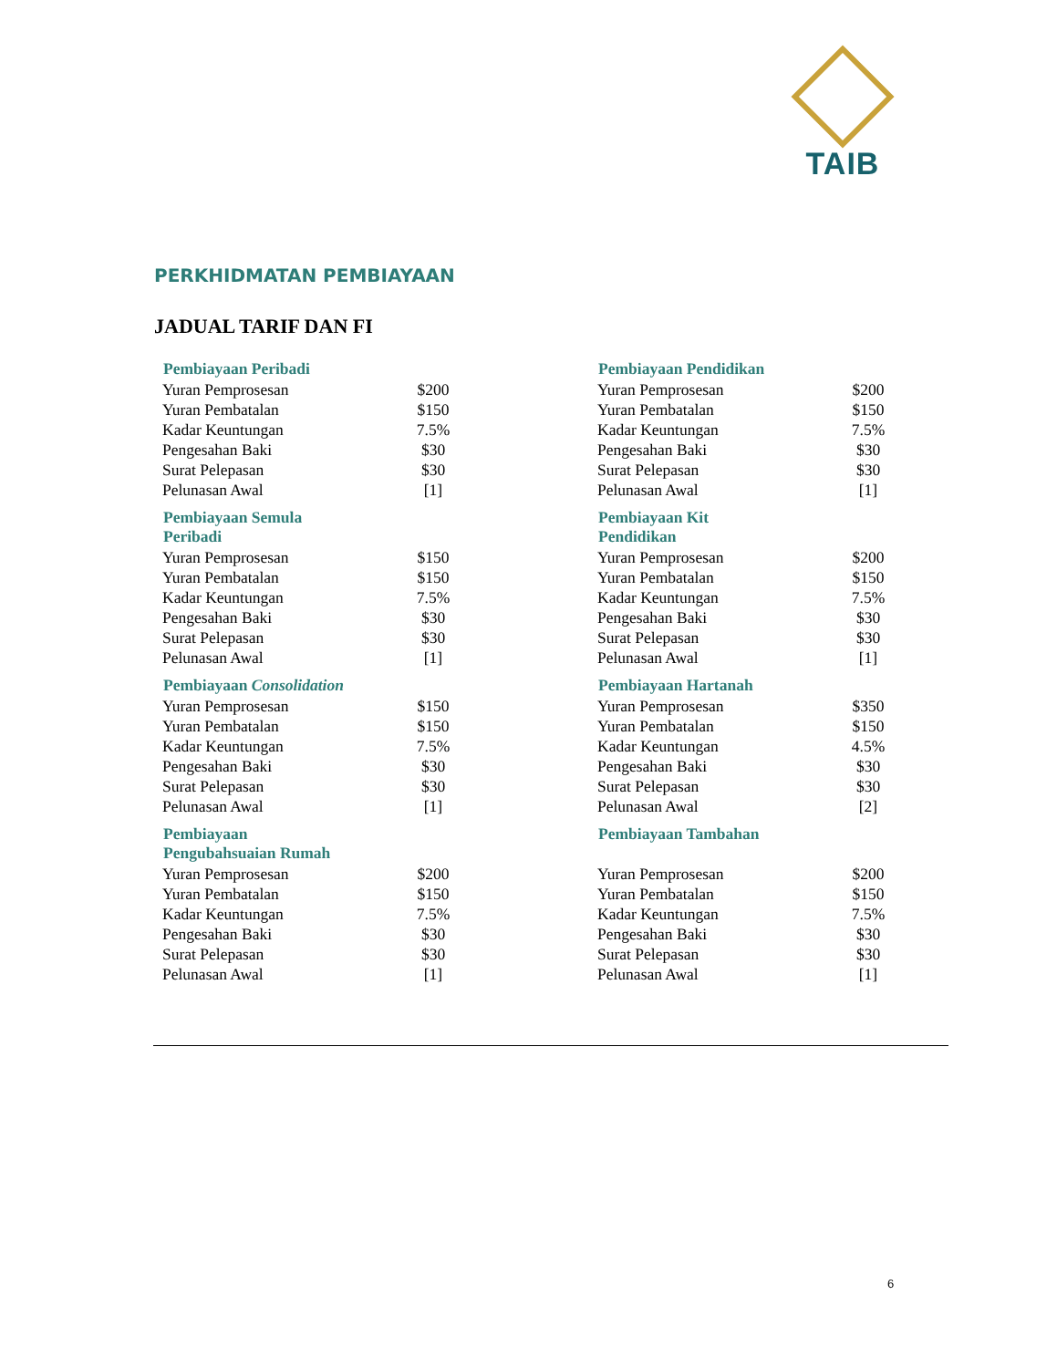TAIB
PERKHIDMATAN PEMBIAYAAN
JADUAL TARIF DAN FI
| Pembiayaan Peribadi | |
| --- | --- |
| Yuran Pemprosesan | $200 |
| Yuran Pembatalan | $150 |
| Kadar Keuntungan | 7.5% |
| Pengesahan Baki | $30 |
| Surat Pelepasan | $30 |
| Pelunasan Awal | [1] |
| Pembiayaan Semula Peribadi | |
| --- | --- |
| Yuran Pemprosesan | $150 |
| Yuran Pembatalan | $150 |
| Kadar Keuntungan | 7.5% |
| Pengesahan Baki | $30 |
| Surat Pelepasan | $30 |
| Pelunasan Awal | [1] |
| Pembiayaan Consolidation | |
| --- | --- |
| Yuran Pemprosesan | $150 |
| Yuran Pembatalan | $150 |
| Kadar Keuntungan | 7.5% |
| Pengesahan Baki | $30 |
| Surat Pelepasan | $30 |
| Pelunasan Awal | [1] |
| Pembiayaan Pengubahsuaian Rumah | |
| --- | --- |
| Yuran Pemprosesan | $200 |
| Yuran Pembatalan | $150 |
| Kadar Keuntungan | 7.5% |
| Pengesahan Baki | $30 |
| Surat Pelepasan | $30 |
| Pelunasan Awal | [1] |
| Pembiayaan Pendidikan | |
| --- | --- |
| Yuran Pemprosesan | $200 |
| Yuran Pembatalan | $150 |
| Kadar Keuntungan | 7.5% |
| Pengesahan Baki | $30 |
| Surat Pelepasan | $30 |
| Pelunasan Awal | [1] |
| Pembiayaan Kit Pendidikan | |
| --- | --- |
| Yuran Pemprosesan | $200 |
| Yuran Pembatalan | $150 |
| Kadar Keuntungan | 7.5% |
| Pengesahan Baki | $30 |
| Surat Pelepasan | $30 |
| Pelunasan Awal | [1] |
| Pembiayaan Hartanah | |
| --- | --- |
| Yuran Pemprosesan | $350 |
| Yuran Pembatalan | $150 |
| Kadar Keuntungan | 4.5% |
| Pengesahan Baki | $30 |
| Surat Pelepasan | $30 |
| Pelunasan Awal | [2] |
| Pembiayaan Tambahan | |
| --- | --- |
| Yuran Pemprosesan | $200 |
| Yuran Pembatalan | $150 |
| Kadar Keuntungan | 7.5% |
| Pengesahan Baki | $30 |
| Surat Pelepasan | $30 |
| Pelunasan Awal | [1] |
6